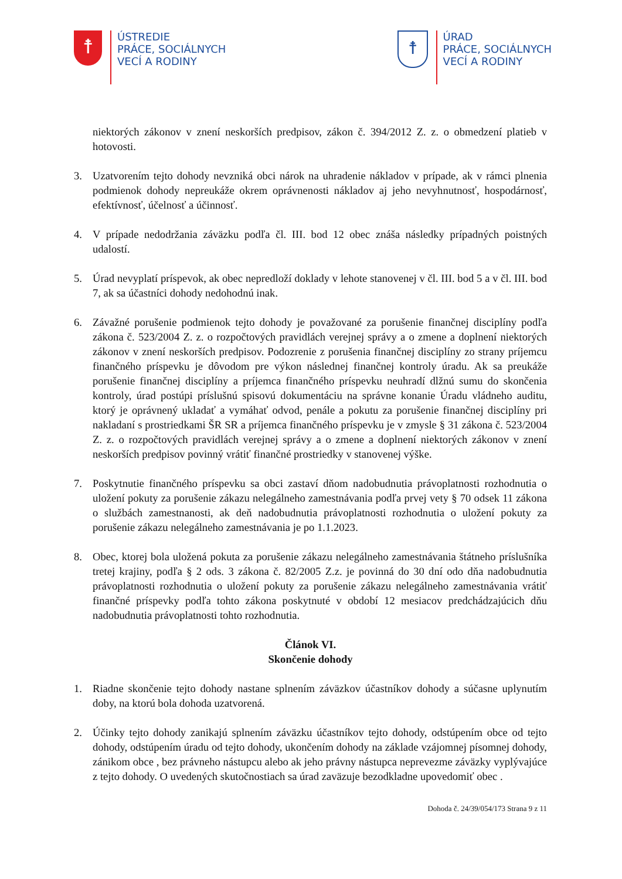☨
ÚSTREDIE
PRÁCE, SOCIÁLNYCH
VECÍ A RODINY
☨
ÚRAD
PRÁCE, SOCIÁLNYCH
VECÍ A RODINY
niektorých zákonov v znení neskorších predpisov, zákon č. 394/2012 Z. z. o obmedzení platieb v hotovosti.
3. Uzatvorením tejto dohody nevzniká obci nárok na uhradenie nákladov v prípade, ak v rámci plnenia podmienok dohody nepreukáže okrem oprávnenosti nákladov aj jeho nevyhnutnosť, hospodárnosť, efektívnosť, účelnosť a účinnosť.
4. V prípade nedodržania záväzku podľa čl. III. bod 12 obec znáša následky prípadných poistných udalostí.
5. Úrad nevyplatí príspevok, ak obec nepredloží doklady v lehote stanovenej v čl. III. bod 5 a v čl. III. bod 7, ak sa účastníci dohody nedohodnú inak.
6. Závažné porušenie podmienok tejto dohody je považované za porušenie finančnej disciplíny podľa zákona č. 523/2004 Z. z. o rozpočtových pravidlách verejnej správy a o zmene a doplnení niektorých zákonov v znení neskorších predpisov. Podozrenie z porušenia finančnej disciplíny zo strany príjemcu finančného príspevku je dôvodom pre výkon následnej finančnej kontroly úradu. Ak sa preukáže porušenie finančnej disciplíny a príjemca finančného príspevku neuhradí dlžnú sumu do skončenia kontroly, úrad postúpi príslušnú spisovú dokumentáciu na správne konanie Úradu vládneho auditu, ktorý je oprávnený ukladať a vymáhať odvod, penále a pokutu za porušenie finančnej disciplíny pri nakladaní s prostriedkami ŠR SR a príjemca finančného príspevku je v zmysle § 31 zákona č. 523/2004 Z. z. o rozpočtových pravidlách verejnej správy a o zmene a doplnení niektorých zákonov v znení neskorších predpisov povinný vrátiť finančné prostriedky v stanovenej výške.
7. Poskytnutie finančného príspevku sa obci zastaví dňom nadobudnutia právoplatnosti rozhodnutia o uložení pokuty za porušenie zákazu nelegálneho zamestnávania podľa prvej vety § 70 odsek 11 zákona o službách zamestnanosti, ak deň nadobudnutia právoplatnosti rozhodnutia o uložení pokuty za porušenie zákazu nelegálneho zamestnávania je po 1.1.2023.
8. Obec, ktorej bola uložená pokuta za porušenie zákazu nelegálneho zamestnávania štátneho príslušníka tretej krajiny, podľa § 2 ods. 3 zákona č. 82/2005 Z.z. je povinná do 30 dní odo dňa nadobudnutia právoplatnosti rozhodnutia o uložení pokuty za porušenie zákazu nelegálneho zamestnávania vrátiť finančné príspevky podľa tohto zákona poskytnuté v období 12 mesiacov predchádzajúcich dňu nadobudnutia právoplatnosti tohto rozhodnutia.
Článok VI.
Skončenie dohody
1. Riadne skončenie tejto dohody nastane splnením záväzkov účastníkov dohody a súčasne uplynutím doby, na ktorú bola dohoda uzatvorená.
2. Účinky tejto dohody zanikajú splnením záväzku účastníkov tejto dohody, odstúpením obce od tejto dohody, odstúpením úradu od tejto dohody, ukončením dohody na základe vzájomnej písomnej dohody, zánikom obce , bez právneho nástupcu alebo ak jeho právny nástupca neprevezme záväzky vyplývajúce z tejto dohody. O uvedených skutočnostiach sa úrad zaväzuje bezodkladne upovedomiť obec .
Dohoda č. 24/39/054/173 Strana 9 z 11